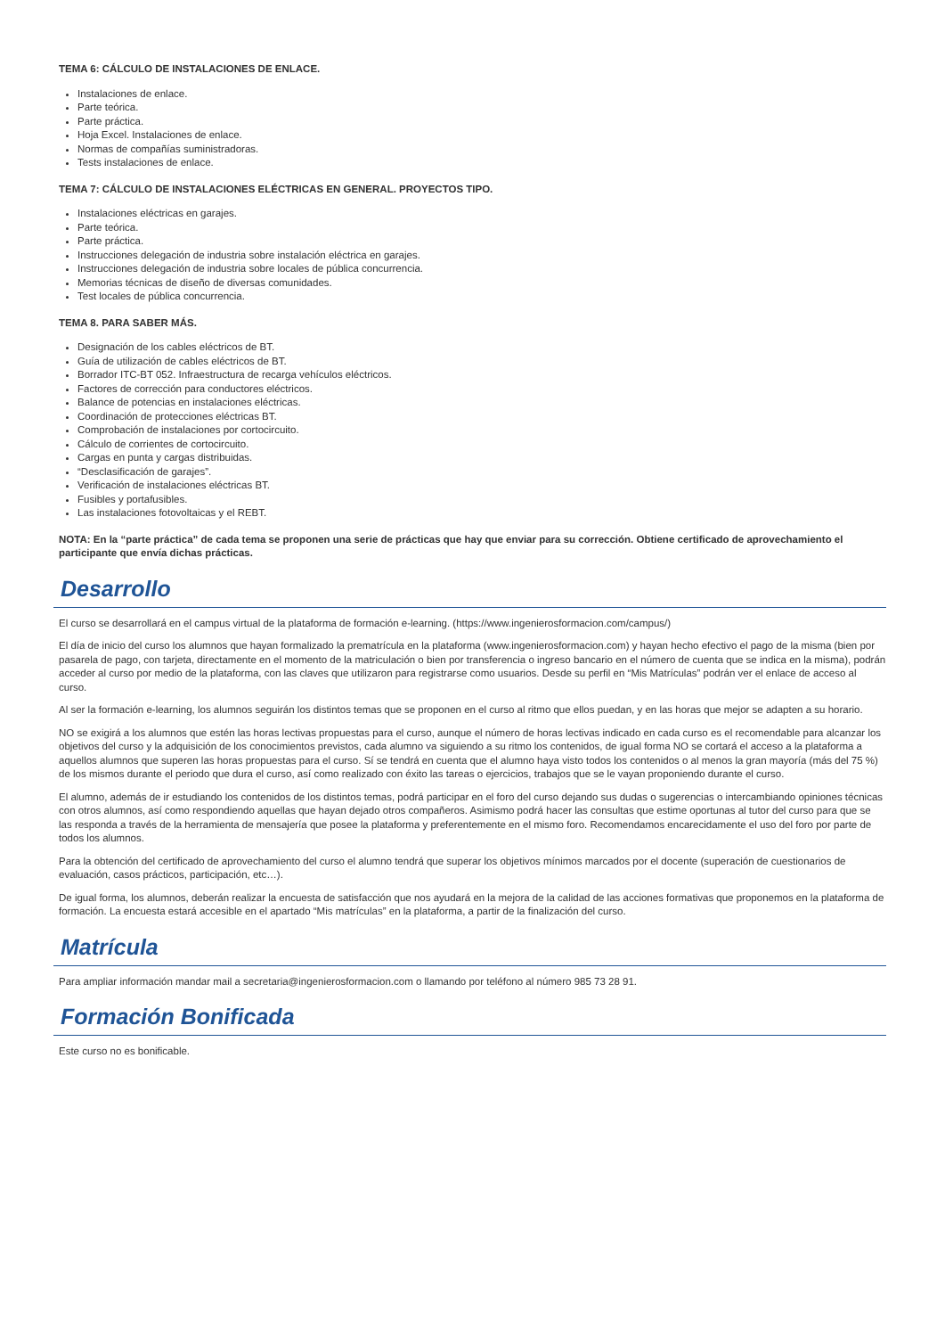TEMA 6: CÁLCULO DE INSTALACIONES DE ENLACE.
Instalaciones de enlace.
Parte teórica.
Parte práctica.
Hoja Excel. Instalaciones de enlace.
Normas de compañías suministradoras.
Tests instalaciones de enlace.
TEMA 7: CÁLCULO DE INSTALACIONES ELÉCTRICAS EN GENERAL. PROYECTOS TIPO.
Instalaciones eléctricas en garajes.
Parte teórica.
Parte práctica.
Instrucciones delegación de industria sobre instalación eléctrica en garajes.
Instrucciones delegación de industria sobre locales de pública concurrencia.
Memorias técnicas de diseño de diversas comunidades.
Test locales de pública concurrencia.
TEMA 8. PARA SABER MÁS.
Designación de los cables eléctricos de BT.
Guía de utilización de cables eléctricos de BT.
Borrador ITC-BT 052. Infraestructura de recarga vehículos eléctricos.
Factores de corrección para conductores eléctricos.
Balance de potencias en instalaciones eléctricas.
Coordinación de protecciones eléctricas BT.
Comprobación de instalaciones por cortocircuito.
Cálculo de corrientes de cortocircuito.
Cargas en punta y cargas distribuidas.
“Desclasificación de garajes”.
Verificación de instalaciones eléctricas BT.
Fusibles y portafusibles.
Las instalaciones fotovoltaicas y el REBT.
NOTA: En la “parte práctica” de cada tema se proponen una serie de prácticas que hay que enviar para su corrección. Obtiene certificado de aprovechamiento el participante que envía dichas prácticas.
Desarrollo
El curso se desarrollará en el campus virtual de la plataforma de formación e-learning. (https://www.ingenierosformacion.com/campus/)
El día de inicio del curso los alumnos que hayan formalizado la prematrícula en la plataforma (www.ingenierosformacion.com) y hayan hecho efectivo el pago de la misma (bien por pasarela de pago, con tarjeta, directamente en el momento de la matriculación o bien por transferencia o ingreso bancario en el número de cuenta que se indica en la misma), podrán acceder al curso por medio de la plataforma, con las claves que utilizaron para registrarse como usuarios. Desde su perfil en “Mis Matrículas” podrán ver el enlace de acceso al curso.
Al ser la formación e-learning, los alumnos seguirán los distintos temas que se proponen en el curso al ritmo que ellos puedan, y en las horas que mejor se adapten a su horario.
NO se exigirá a los alumnos que estén las horas lectivas propuestas para el curso, aunque el número de horas lectivas indicado en cada curso es el recomendable para alcanzar los objetivos del curso y la adquisición de los conocimientos previstos, cada alumno va siguiendo a su ritmo los contenidos, de igual forma NO se cortará el acceso a la plataforma a aquellos alumnos que superen las horas propuestas para el curso. Sí se tendrá en cuenta que el alumno haya visto todos los contenidos o al menos la gran mayoría (más del 75 %) de los mismos durante el periodo que dura el curso, así como realizado con éxito las tareas o ejercicios, trabajos que se le vayan proponiendo durante el curso.
El alumno, además de ir estudiando los contenidos de los distintos temas, podrá participar en el foro del curso dejando sus dudas o sugerencias o intercambiando opiniones técnicas con otros alumnos, así como respondiendo aquellas que hayan dejado otros compañeros. Asimismo podrá hacer las consultas que estime oportunas al tutor del curso para que se las responda a través de la herramienta de mensajería que posee la plataforma y preferentemente en el mismo foro. Recomendamos encarecidamente el uso del foro por parte de todos los alumnos.
Para la obtención del certificado de aprovechamiento del curso el alumno tendrá que superar los objetivos mínimos marcados por el docente (superación de cuestionarios de evaluación, casos prácticos, participación, etc…).
De igual forma, los alumnos, deberán realizar la encuesta de satisfacción que nos ayudará en la mejora de la calidad de las acciones formativas que proponemos en la plataforma de formación. La encuesta estará accesible en el apartado “Mis matrículas” en la plataforma, a partir de la finalización del curso.
Matrícula
Para ampliar información mandar mail a secretaria@ingenierosformacion.com o llamando por teléfono al número 985 73 28 91.
Formación Bonificada
Este curso no es bonificable.